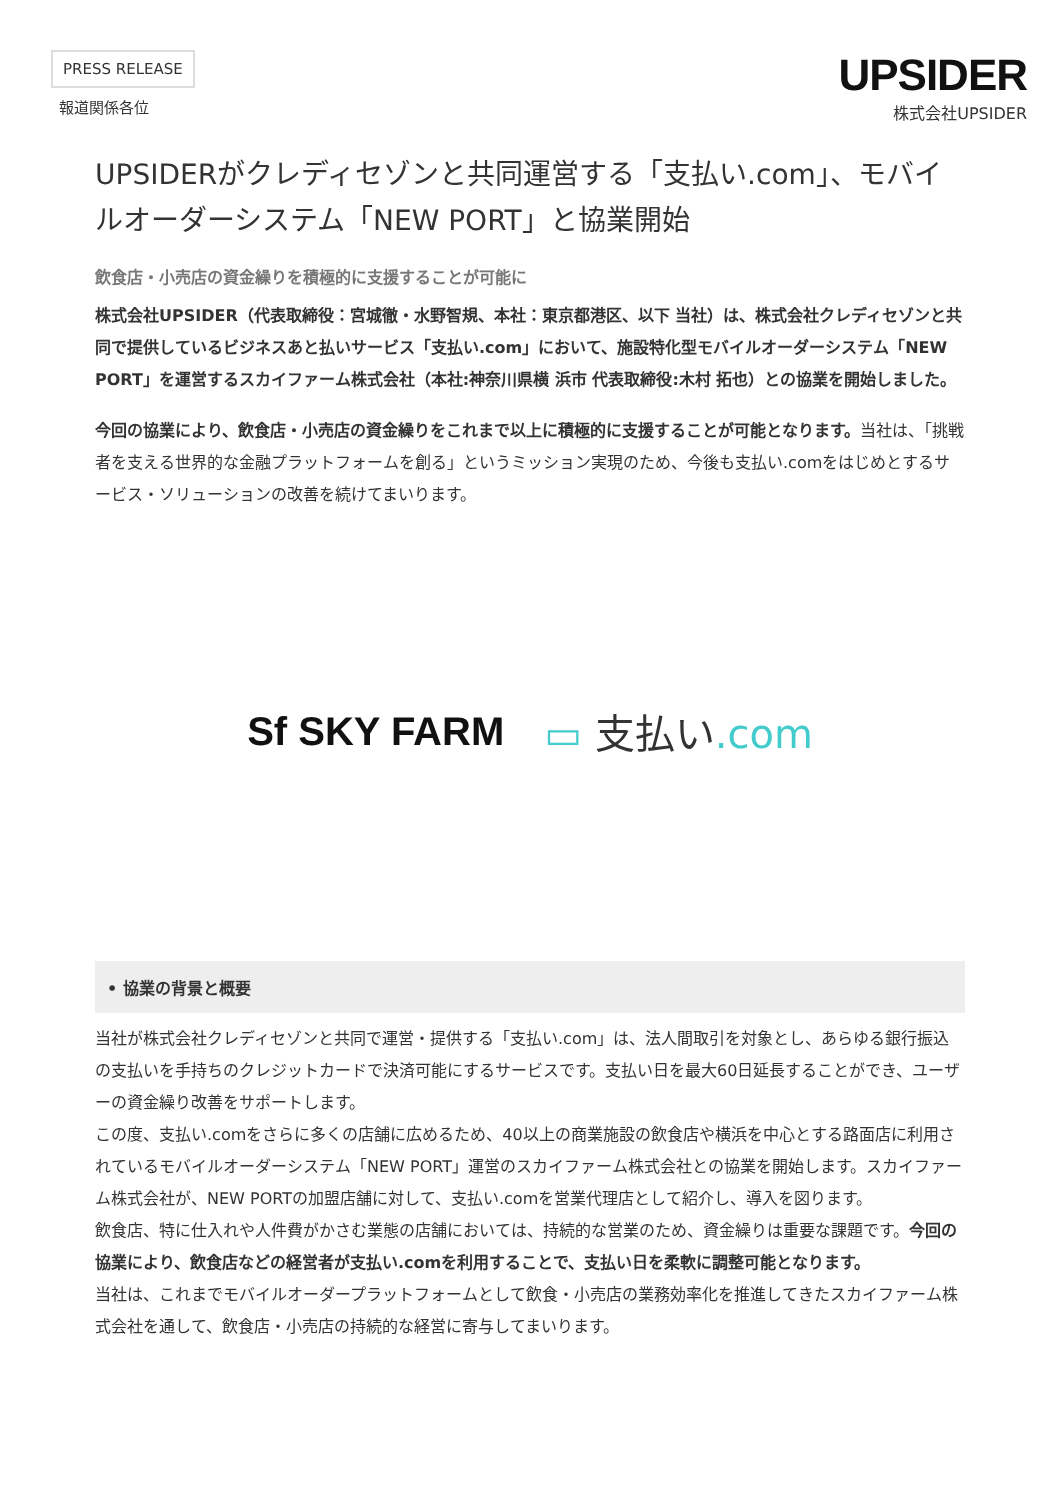PRESS RELEASE
報道関係各位
UPSIDER
株式会社UPSIDER
UPSIDERがクレディセゾンと共同運営する「支払い.com」、モバイルオーダーシステム「NEW PORT」と協業開始
飲食店・小売店の資金繰りを積極的に支援することが可能に
株式会社UPSIDER（代表取締役：宮城徹・水野智規、本社：東京都港区、以下 当社）は、株式会社クレディセゾンと共同で提供しているビジネスあと払いサービス「支払い.com」において、施設特化型モバイルオーダーシステム「NEW PORT」を運営するスカイファーム株式会社（本社:神奈川県横 浜市 代表取締役:木村 拓也）との協業を開始しました。
今回の協業により、飲食店・小売店の資金繰りをこれまで以上に積極的に支援することが可能となります。当社は、「挑戦者を支える世界的な金融プラットフォームを創る」というミッション実現のため、今後も支払い.comをはじめとするサービス・ソリューションの改善を続けてまいります。
Sf SKY FARM ▭ 支払い.com
• 協業の背景と概要
当社が株式会社クレディセゾンと共同で運営・提供する「支払い.com」は、法人間取引を対象とし、あらゆる銀行振込の支払いを手持ちのクレジットカードで決済可能にするサービスです。支払い日を最大60日延長することができ、ユーザーの資金繰り改善をサポートします。
この度、支払い.comをさらに多くの店舗に広めるため、40以上の商業施設の飲食店や横浜を中心とする路面店に利用されているモバイルオーダーシステム「NEW PORT」運営のスカイファーム株式会社との協業を開始します。スカイファーム株式会社が、NEW PORTの加盟店舗に対して、支払い.comを営業代理店として紹介し、導入を図ります。
飲食店、特に仕入れや人件費がかさむ業態の店舗においては、持続的な営業のため、資金繰りは重要な課題です。今回の協業により、飲食店などの経営者が支払い.comを利用することで、支払い日を柔軟に調整可能となります。
当社は、これまでモバイルオーダープラットフォームとして飲食・小売店の業務効率化を推進してきたスカイファーム株式会社を通して、飲食店・小売店の持続的な経営に寄与してまいります。